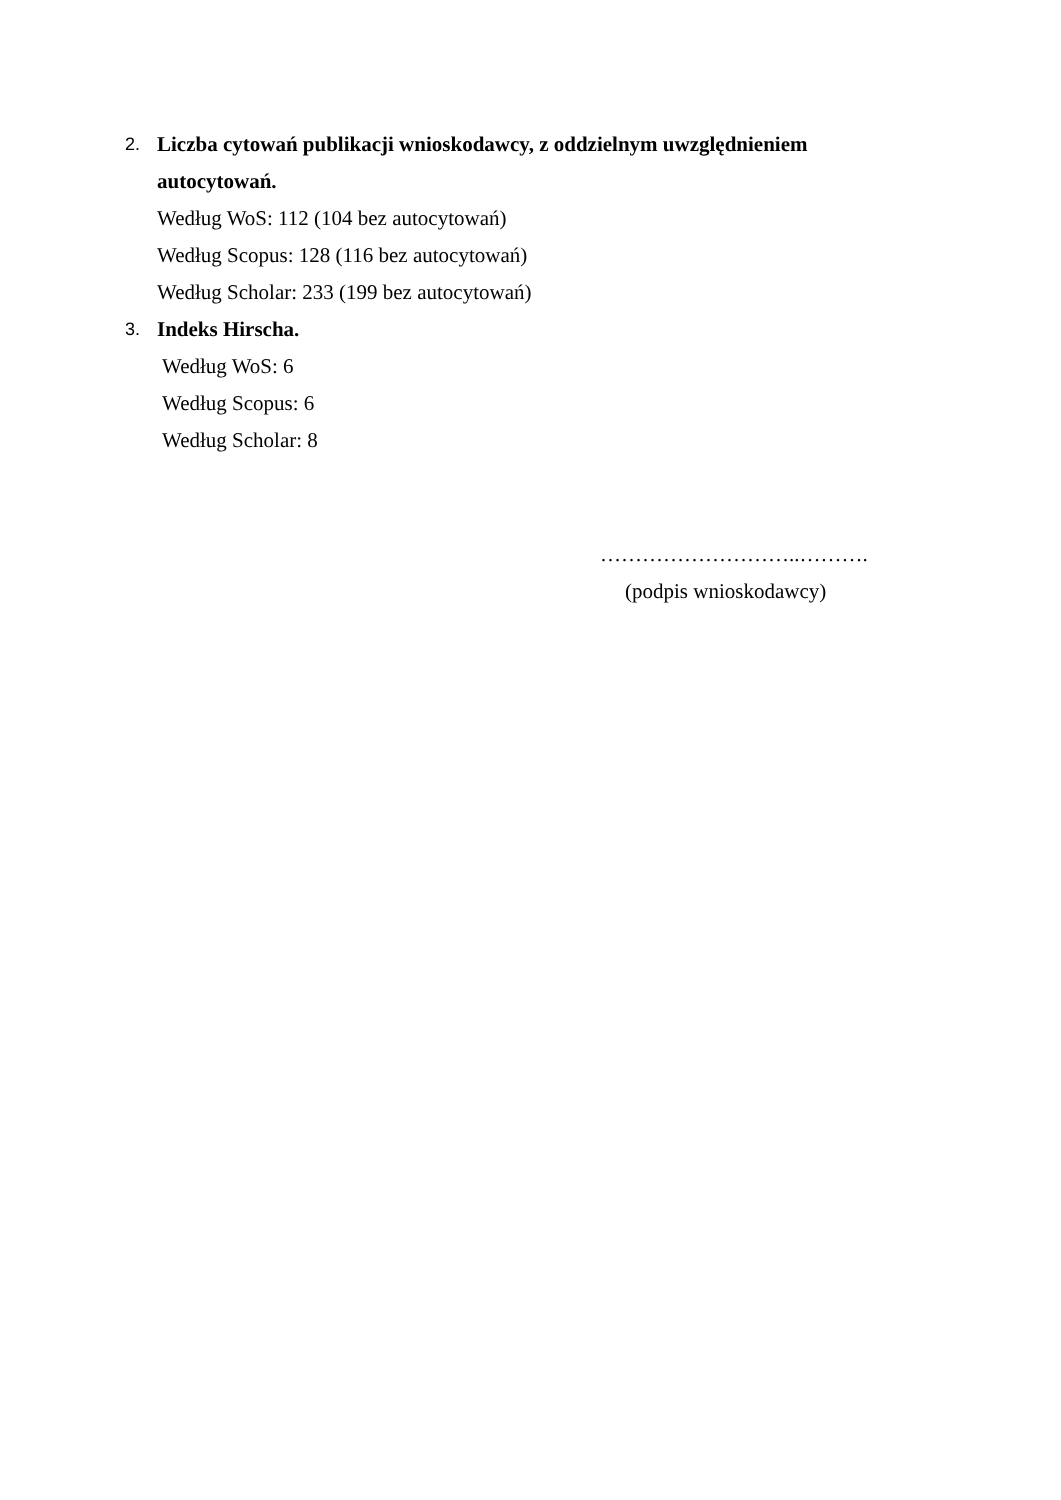2. Liczba cytowań publikacji wnioskodawcy, z oddzielnym uwzględnieniem
autocytowań.
Według WoS: 112 (104 bez autocytowań)
Według Scopus: 128 (116 bez autocytowań)
Według Scholar: 233 (199 bez autocytowań)
3. Indeks Hirscha.
Według WoS: 6
Według Scopus: 6
Według Scholar: 8
………………………..……….
(podpis wnioskodawcy)